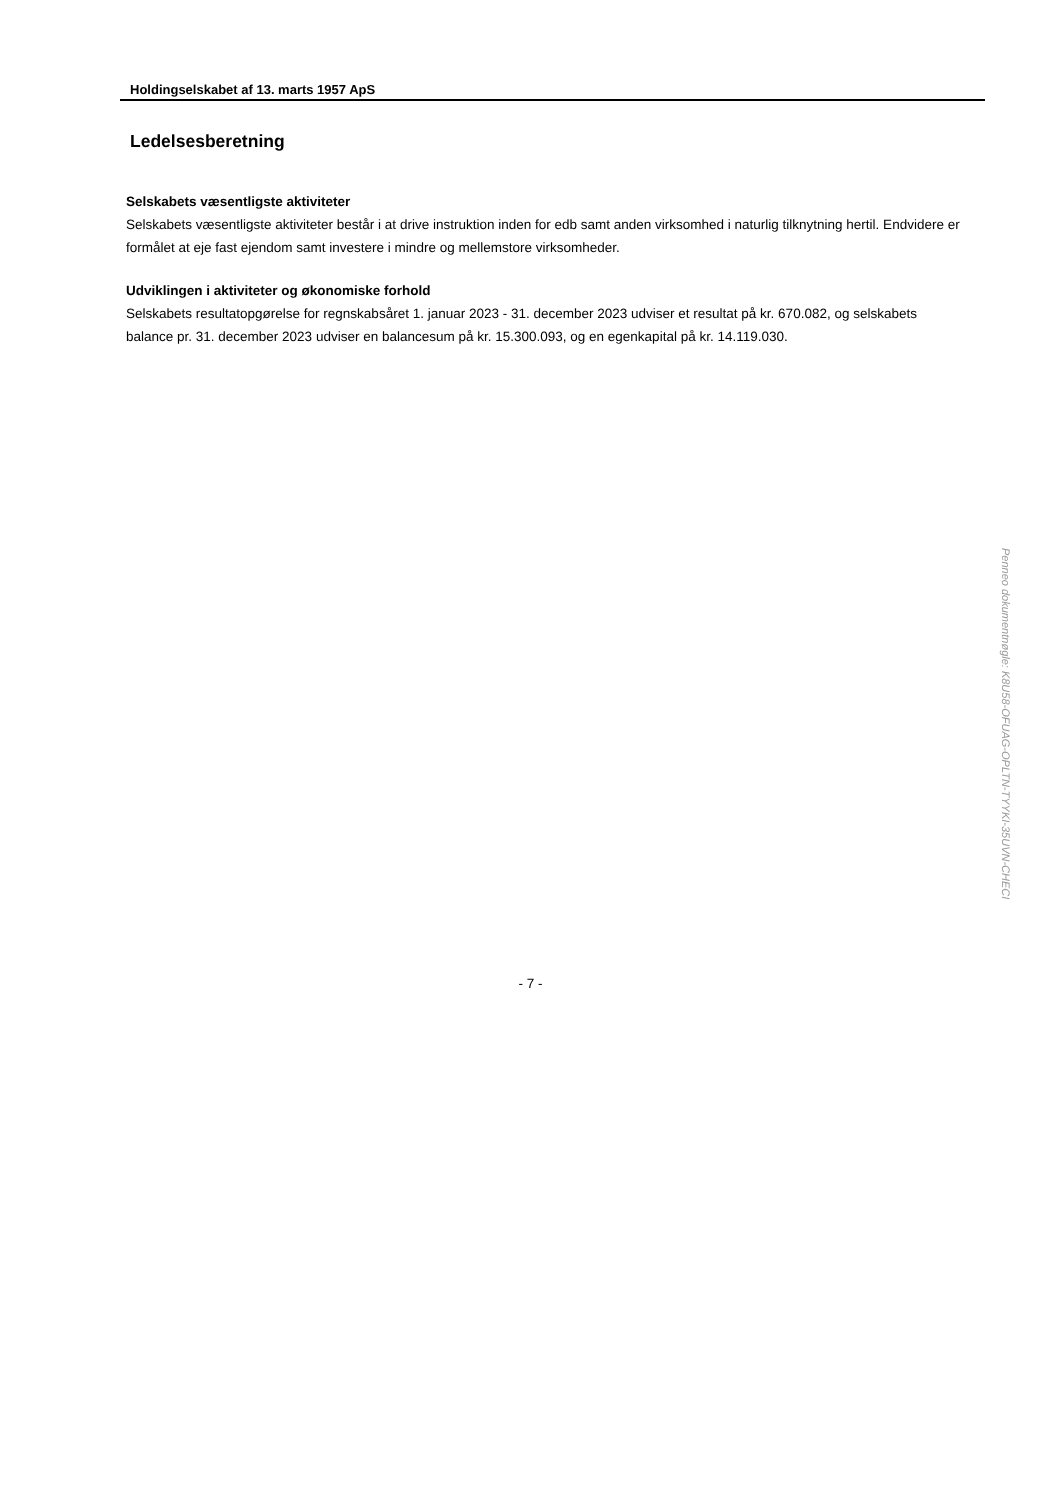Holdingselskabet af 13. marts 1957 ApS
Ledelsesberetning
Selskabets væsentligste aktiviteter
Selskabets væsentligste aktiviteter består i at drive instruktion inden for edb samt anden virksomhed i naturlig tilknytning hertil. Endvidere er formålet at eje fast ejendom samt investere i mindre og mellemstore virksomheder.
Udviklingen i aktiviteter og økonomiske forhold
Selskabets resultatopgørelse for regnskabsåret 1. januar 2023 - 31. december 2023 udviser et resultat på kr. 670.082, og selskabets balance pr. 31. december 2023 udviser en balancesum på kr. 15.300.093, og en egenkapital på kr. 14.119.030.
- 7 -
Penneo dokumentnøgle: K8U58-OFUAG-OPLTN-TYYKI-35UVN-CHECI